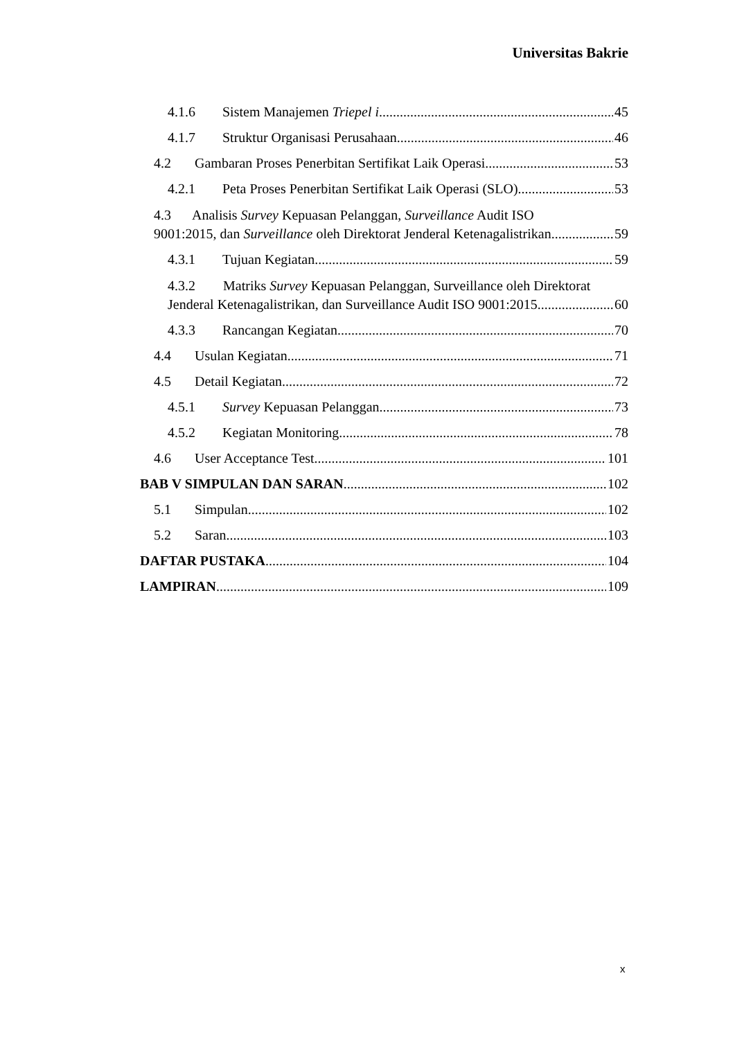Universitas Bakrie
4.1.6 Sistem Manajemen Triepel i 45
4.1.7 Struktur Organisasi Perusahaan 46
4.2 Gambaran Proses Penerbitan Sertifikat Laik Operasi 53
4.2.1 Peta Proses Penerbitan Sertifikat Laik Operasi (SLO) 53
4.3 Analisis Survey Kepuasan Pelanggan, Surveillance Audit ISO
9001:2015, dan Surveillance oleh Direktorat Jenderal Ketenagalistrikan 59
4.3.1 Tujuan Kegiatan 59
4.3.2 Matriks Survey Kepuasan Pelanggan, Surveillance oleh Direktorat
Jenderal Ketenagalistrikan, dan Surveillance Audit ISO 9001:2015 60
4.3.3 Rancangan Kegiatan 70
4.4 Usulan Kegiatan 71
4.5 Detail Kegiatan 72
4.5.1 Survey Kepuasan Pelanggan 73
4.5.2 Kegiatan Monitoring 78
4.6 User Acceptance Test 101
BAB V SIMPULAN DAN SARAN 102
5.1 Simpulan 102
5.2 Saran 103
DAFTAR PUSTAKA 104
LAMPIRAN 109
x